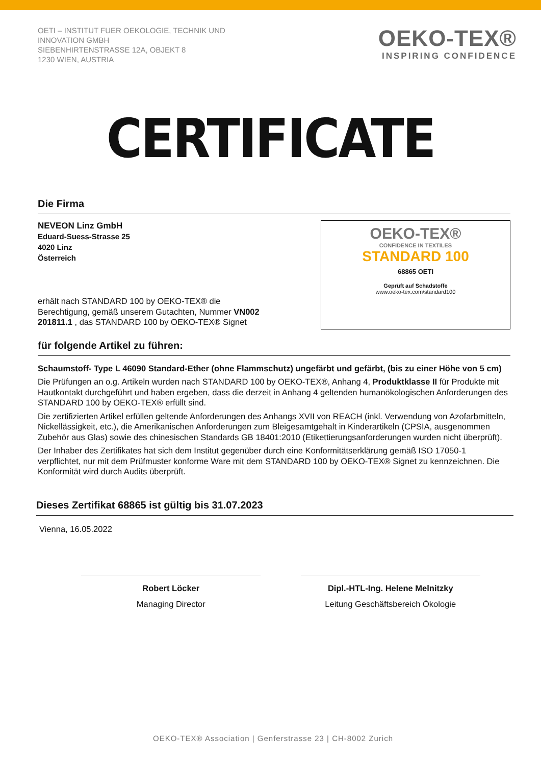OETI – INSTITUT FUER OEKOLOGIE, TECHNIK UND
INNOVATION GMBH
SIEBENHIRTENSTRASSE 12A, OBJEKT 8
1230 WIEN, AUSTRIA
OEKO-TEX®
INSPIRING CONFIDENCE
CERTIFICATE
Die Firma
NEVEON Linz GmbH
Eduard-Suess-Strasse 25
4020 Linz
Österreich
erhält nach STANDARD 100 by OEKO-TEX® die
Berechtigung, gemäß unserem Gutachten, Nummer VN002
201811.1 , das STANDARD 100 by OEKO-TEX® Signet
OEKO-TEX®
CONFIDENCE IN TEXTILES
STANDARD 100
68865 OETI
Geprüft auf Schadstoffe
www.oeko-tex.com/standard100
für folgende Artikel zu führen:
Schaumstoff- Type L 46090 Standard-Ether (ohne Flammschutz) ungefärbt und gefärbt, (bis zu einer Höhe von 5 cm)
Die Prüfungen an o.g. Artikeln wurden nach STANDARD 100 by OEKO-TEX®, Anhang 4, Produktklasse II für Produkte mit Hautkontakt durchgeführt und haben ergeben, dass die derzeit in Anhang 4 geltenden humanökologischen Anforderungen des STANDARD 100 by OEKO-TEX® erfüllt sind.
Die zertifizierten Artikel erfüllen geltende Anforderungen des Anhangs XVII von REACH (inkl. Verwendung von Azofarbmitteln, Nickellässigkeit, etc.), die Amerikanischen Anforderungen zum Bleigesamtgehalt in Kinderartikeln (CPSIA, ausgenommen Zubehör aus Glas) sowie des chinesischen Standards GB 18401:2010 (Etikettierungsanforderungen wurden nicht überprüft).
Der Inhaber des Zertifikates hat sich dem Institut gegenüber durch eine Konformitätserklärung gemäß ISO 17050-1 verpflichtet, nur mit dem Prüfmuster konforme Ware mit dem STANDARD 100 by OEKO-TEX® Signet zu kennzeichnen. Die Konformität wird durch Audits überprüft.
Dieses Zertifikat 68865 ist gültig bis 31.07.2023
Vienna, 16.05.2022
Robert Löcker
Managing Director
Dipl.-HTL-Ing. Helene Melnitzky
Leitung Geschäftsbereich Ökologie
OEKO-TEX® Association | Genferstrasse 23 | CH-8002 Zurich